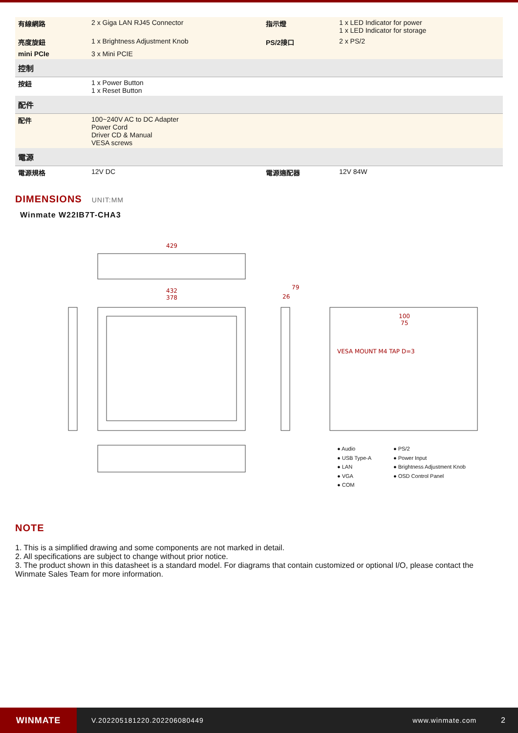| 有線網路 | 2 x Giga LAN RJ45 Connector | 指示燈 | 1 x LED Indicator for power 1 x LED Indicator for storage |
| 亮度旋鈕 | 1 x Brightness Adjustment Knob | PS/2接口 | 2 x PS/2 |
| mini PCIe | 3 x Mini PCIE | | |
| 控制 | | | |
| 按鈕 | 1 x Power Button 1 x Reset Button | | |
| 配件 | | | |
| 配件 | 100~240V AC to DC Adapter Power Cord Driver CD & Manual VESA screws | | |
| 電源 | | | |
| 電源規格 | 12V DC | 電源適配器 | 12V 84W |
DIMENSIONS UNIT:MM
Winmate W22IB7T-CHA3
429
432
378
79
26
VESA MOUNT M4 TAP D=3
100
75
● Audio
● USB Type-A
● LAN
● VGA
● COM
● PS/2
● Power Input
● Brightness Adjustment Knob
● OSD Control Panel
NOTE
1. This is a simplified drawing and some components are not marked in detail.
2. All specifications are subject to change without prior notice.
3. The product shown in this datasheet is a standard model. For diagrams that contain customized or optional I/O, please contact the Winmate Sales Team for more information.
WINMATE
V.202205181220.202206080449 www.winmate.com 2